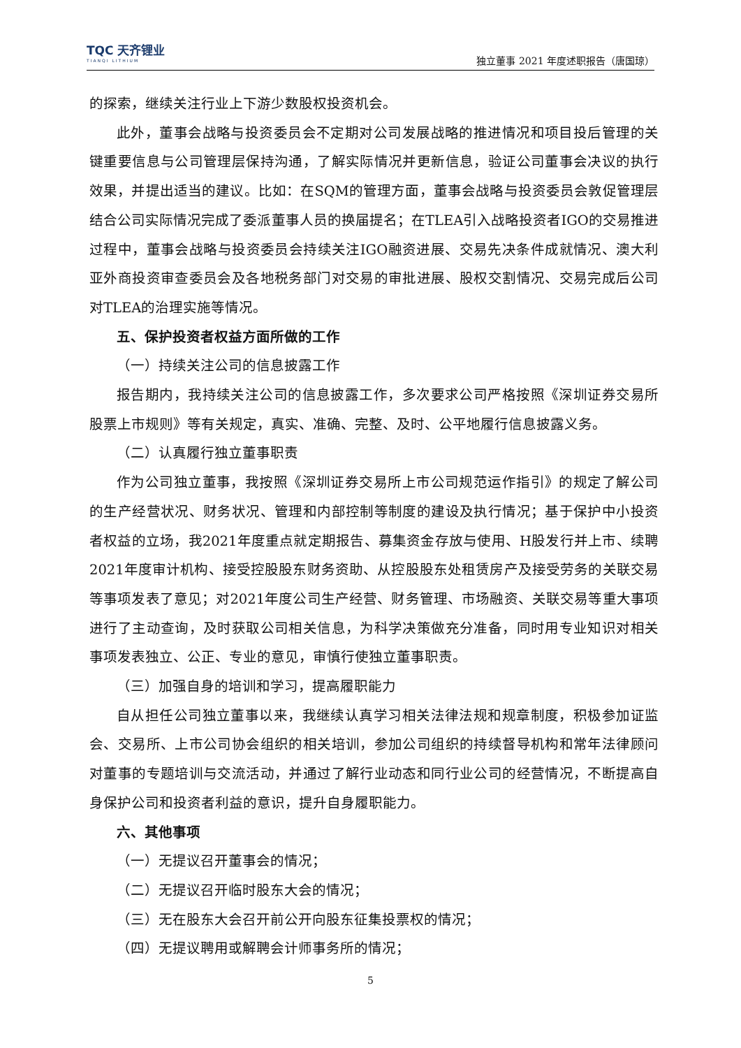TQC 天齐锂业
TIANQI LITHIUM
独立董事 2021 年度述职报告（唐国琼）
的探索，继续关注行业上下游少数股权投资机会。
此外，董事会战略与投资委员会不定期对公司发展战略的推进情况和项目投后管理的关键重要信息与公司管理层保持沟通，了解实际情况并更新信息，验证公司董事会决议的执行效果，并提出适当的建议。比如：在SQM的管理方面，董事会战略与投资委员会敦促管理层结合公司实际情况完成了委派董事人员的换届提名；在TLEA引入战略投资者IGO的交易推进过程中，董事会战略与投资委员会持续关注IGO融资进展、交易先决条件成就情况、澳大利亚外商投资审查委员会及各地税务部门对交易的审批进展、股权交割情况、交易完成后公司对TLEA的治理实施等情况。
五、保护投资者权益方面所做的工作
（一）持续关注公司的信息披露工作
报告期内，我持续关注公司的信息披露工作，多次要求公司严格按照《深圳证券交易所股票上市规则》等有关规定，真实、准确、完整、及时、公平地履行信息披露义务。
（二）认真履行独立董事职责
作为公司独立董事，我按照《深圳证券交易所上市公司规范运作指引》的规定了解公司的生产经营状况、财务状况、管理和内部控制等制度的建设及执行情况；基于保护中小投资者权益的立场，我2021年度重点就定期报告、募集资金存放与使用、H股发行并上市、续聘2021年度审计机构、接受控股股东财务资助、从控股股东处租赁房产及接受劳务的关联交易等事项发表了意见；对2021年度公司生产经营、财务管理、市场融资、关联交易等重大事项进行了主动查询，及时获取公司相关信息，为科学决策做充分准备，同时用专业知识对相关事项发表独立、公正、专业的意见，审慎行使独立董事职责。
（三）加强自身的培训和学习，提高履职能力
自从担任公司独立董事以来，我继续认真学习相关法律法规和规章制度，积极参加证监会、交易所、上市公司协会组织的相关培训，参加公司组织的持续督导机构和常年法律顾问对董事的专题培训与交流活动，并通过了解行业动态和同行业公司的经营情况，不断提高自身保护公司和投资者利益的意识，提升自身履职能力。
六、其他事项
（一）无提议召开董事会的情况；
（二）无提议召开临时股东大会的情况；
（三）无在股东大会召开前公开向股东征集投票权的情况；
（四）无提议聘用或解聘会计师事务所的情况；
5